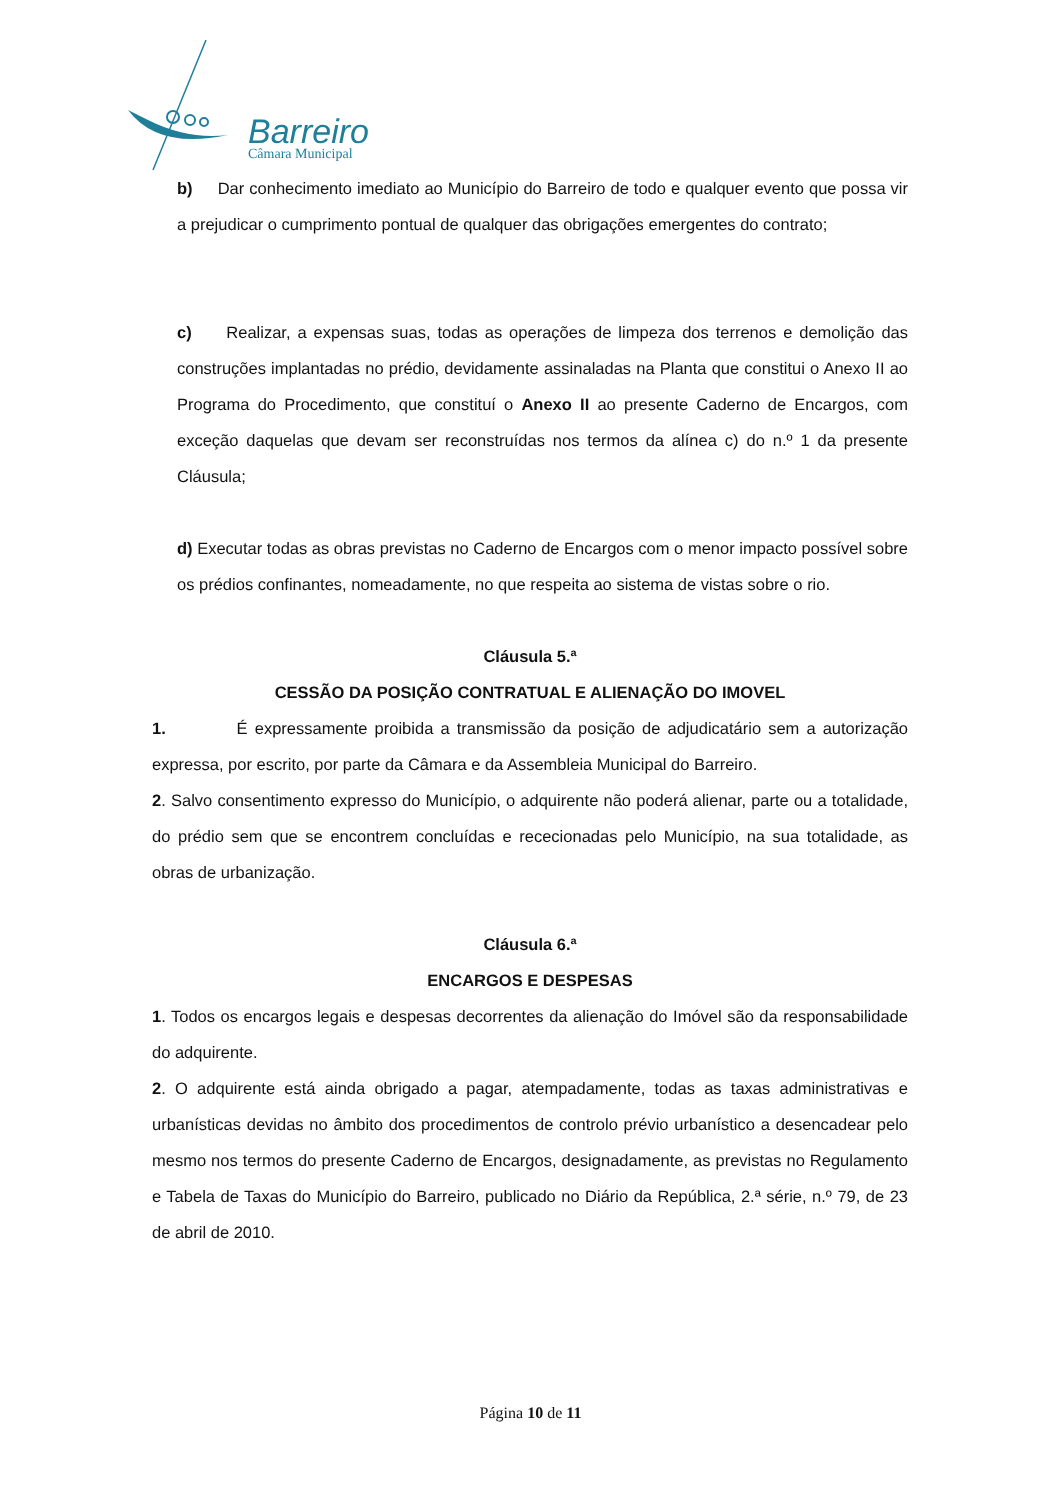Barreiro
Câmara Municipal
b) Dar conhecimento imediato ao Município do Barreiro de todo e qualquer evento que possa vir a prejudicar o cumprimento pontual de qualquer das obrigações emergentes do contrato;
c) Realizar, a expensas suas, todas as operações de limpeza dos terrenos e demolição das construções implantadas no prédio, devidamente assinaladas na Planta que constitui o Anexo II ao Programa do Procedimento, que constituí o Anexo II ao presente Caderno de Encargos, com exceção daquelas que devam ser reconstruídas nos termos da alínea c) do n.º 1 da presente Cláusula;
d) Executar todas as obras previstas no Caderno de Encargos com o menor impacto possível sobre os prédios confinantes, nomeadamente, no que respeita ao sistema de vistas sobre o rio.
Cláusula 5.ª
CESSÃO DA POSIÇÃO CONTRATUAL E ALIENAÇÃO DO IMOVEL
1. É expressamente proibida a transmissão da posição de adjudicatário sem a autorização expressa, por escrito, por parte da Câmara e da Assembleia Municipal do Barreiro.
2. Salvo consentimento expresso do Município, o adquirente não poderá alienar, parte ou a totalidade, do prédio sem que se encontrem concluídas e rececionadas pelo Município, na sua totalidade, as obras de urbanização.
Cláusula 6.ª
ENCARGOS E DESPESAS
1. Todos os encargos legais e despesas decorrentes da alienação do Imóvel são da responsabilidade do adquirente.
2. O adquirente está ainda obrigado a pagar, atempadamente, todas as taxas administrativas e urbanísticas devidas no âmbito dos procedimentos de controlo prévio urbanístico a desencadear pelo mesmo nos termos do presente Caderno de Encargos, designadamente, as previstas no Regulamento e Tabela de Taxas do Município do Barreiro, publicado no Diário da República, 2.ª série, n.º 79, de 23 de abril de 2010.
Página 10 de 11